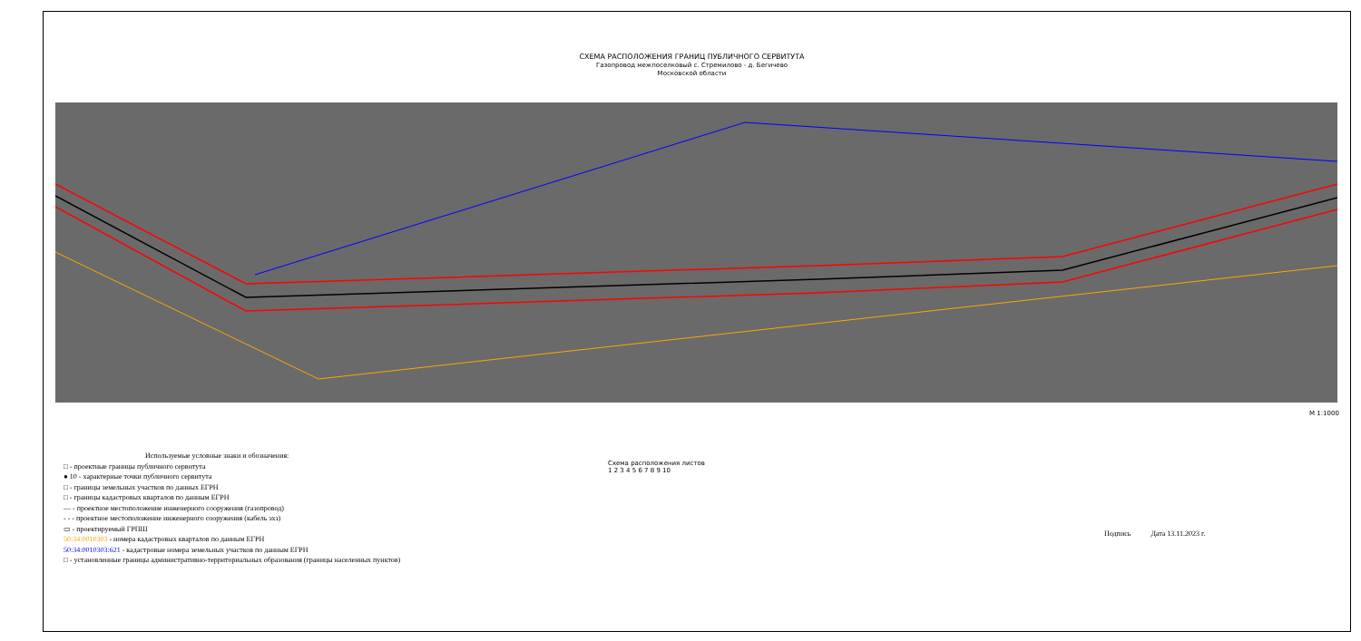СХЕМА РАСПОЛОЖЕНИЯ ГРАНИЦ ПУБЛИЧНОГО СЕРВИТУТА
Газопровод межпоселковый с. Стремилово - д. Бегичево
Московской области
М 1:1000
Используемые условные знаки и обозначения:
□ - проектные границы публичного сервитута
● 10 - характерные точки публичного сервитута
□ - границы земельных участков по данных ЕГРН
□ - границы кадастровых кварталов по данным ЕГРН
— - проектное местоположение инженерного сооружения (газопровод)
- - - проектное местоположение инженерного сооружения (кабель эхз)
▭ - проектируемый ГРПШ
50:34:0010303 - номера кадастровых кварталов по данным ЕГРН
50:34:0010303:621 - кадастровые номера земельных участков по данным ЕГРН
□ - установленные границы административно-территориальных образования (границы населенных пунктов)
Схема расположения листов
1 2 3 4 5 6 7 8 9 10
Подпись Дата 13.11.2023 г.